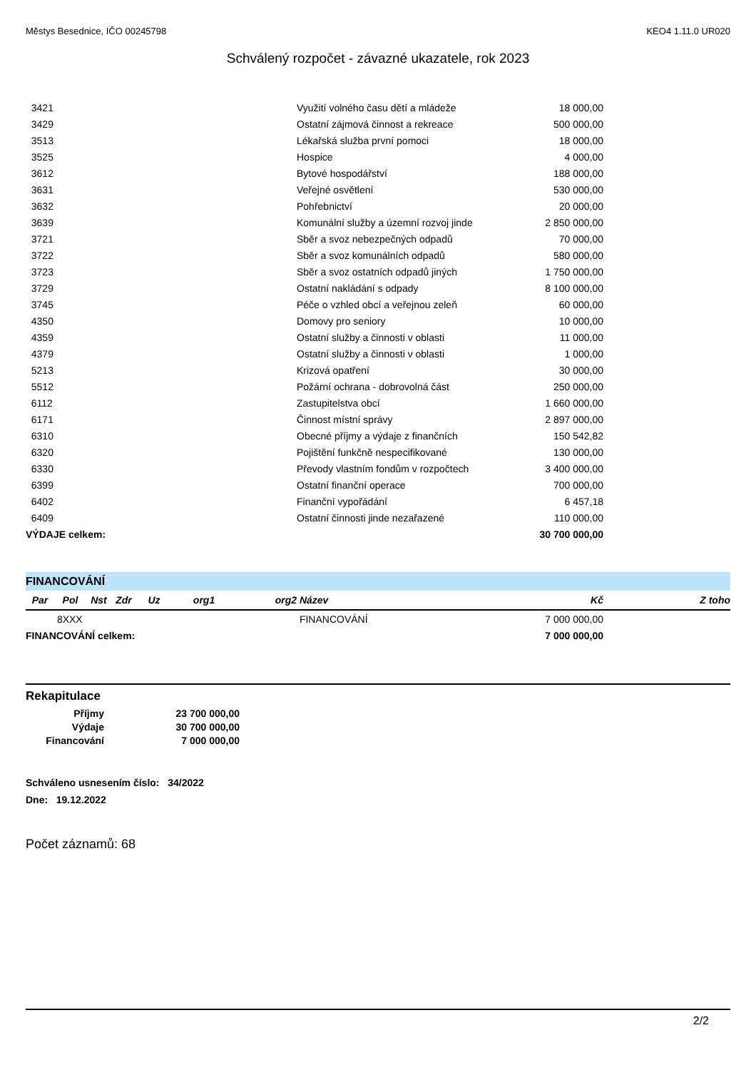Městys Besednice, IČO 00245798 KEO4 1.11.0 UR020
Schválený rozpočet - závazné ukazatele, rok 2023
| 3421 | Využití volného času dětí a mládeže | 18 000,00 | |
| 3429 | Ostatní zájmová činnost a rekreace | 500 000,00 | |
| 3513 | Lékařská služba první pomoci | 18 000,00 | |
| 3525 | Hospice | 4 000,00 | |
| 3612 | Bytové hospodářství | 188 000,00 | |
| 3631 | Veřejné osvětlení | 530 000,00 | |
| 3632 | Pohřebnictví | 20 000,00 | |
| 3639 | Komunální služby a územní rozvoj jinde | 2 850 000,00 | |
| 3721 | Sběr a svoz nebezpečných odpadů | 70 000,00 | |
| 3722 | Sběr a svoz komunálních odpadů | 580 000,00 | |
| 3723 | Sběr a svoz ostatních odpadů jiných | 1 750 000,00 | |
| 3729 | Ostatní nakládání s odpady | 8 100 000,00 | |
| 3745 | Péče o vzhled obcí a veřejnou zeleň | 60 000,00 | |
| 4350 | Domovy pro seniory | 10 000,00 | |
| 4359 | Ostatní služby a činnosti v oblasti | 11 000,00 | |
| 4379 | Ostatní služby a činnosti v oblasti | 1 000,00 | |
| 5213 | Krizová opatření | 30 000,00 | |
| 5512 | Požární ochrana - dobrovolná část | 250 000,00 | |
| 6112 | Zastupitelstva obcí | 1 660 000,00 | |
| 6171 | Činnost místní správy | 2 897 000,00 | |
| 6310 | Obecné příjmy a výdaje z finančních | 150 542,82 | |
| 6320 | Pojištění funkčně nespecifikované | 130 000,00 | |
| 6330 | Převody vlastním fondům v rozpočtech | 3 400 000,00 | |
| 6399 | Ostatní finanční operace | 700 000,00 | |
| 6402 | Finanční vypořádání | 6 457,18 | |
| 6409 | Ostatní činnosti jinde nezařazené | 110 000,00 | |
| VÝDAJE celkem: | | 30 700 000,00 | |
FINANCOVÁNÍ
| Par | Pol | Nst | Zdr | Uz | org1 | org2 | Název | Kč | Z toho |
| --- | --- | --- | --- | --- | --- | --- | --- | --- | --- |
| | 8XXX | | | | | | FINANCOVÁNÍ | 7 000 000,00 | |
| FINANCOVÁNÍ celkem: | | | | | | | | 7 000 000,00 | |
Rekapitulace
| Příjmy | 23 700 000,00 |
| Výdaje | 30 700 000,00 |
| Financování | 7 000 000,00 |
Schváleno usnesením číslo: 34/2022
Dne: 19.12.2022
Počet záznamů: 68
2/2